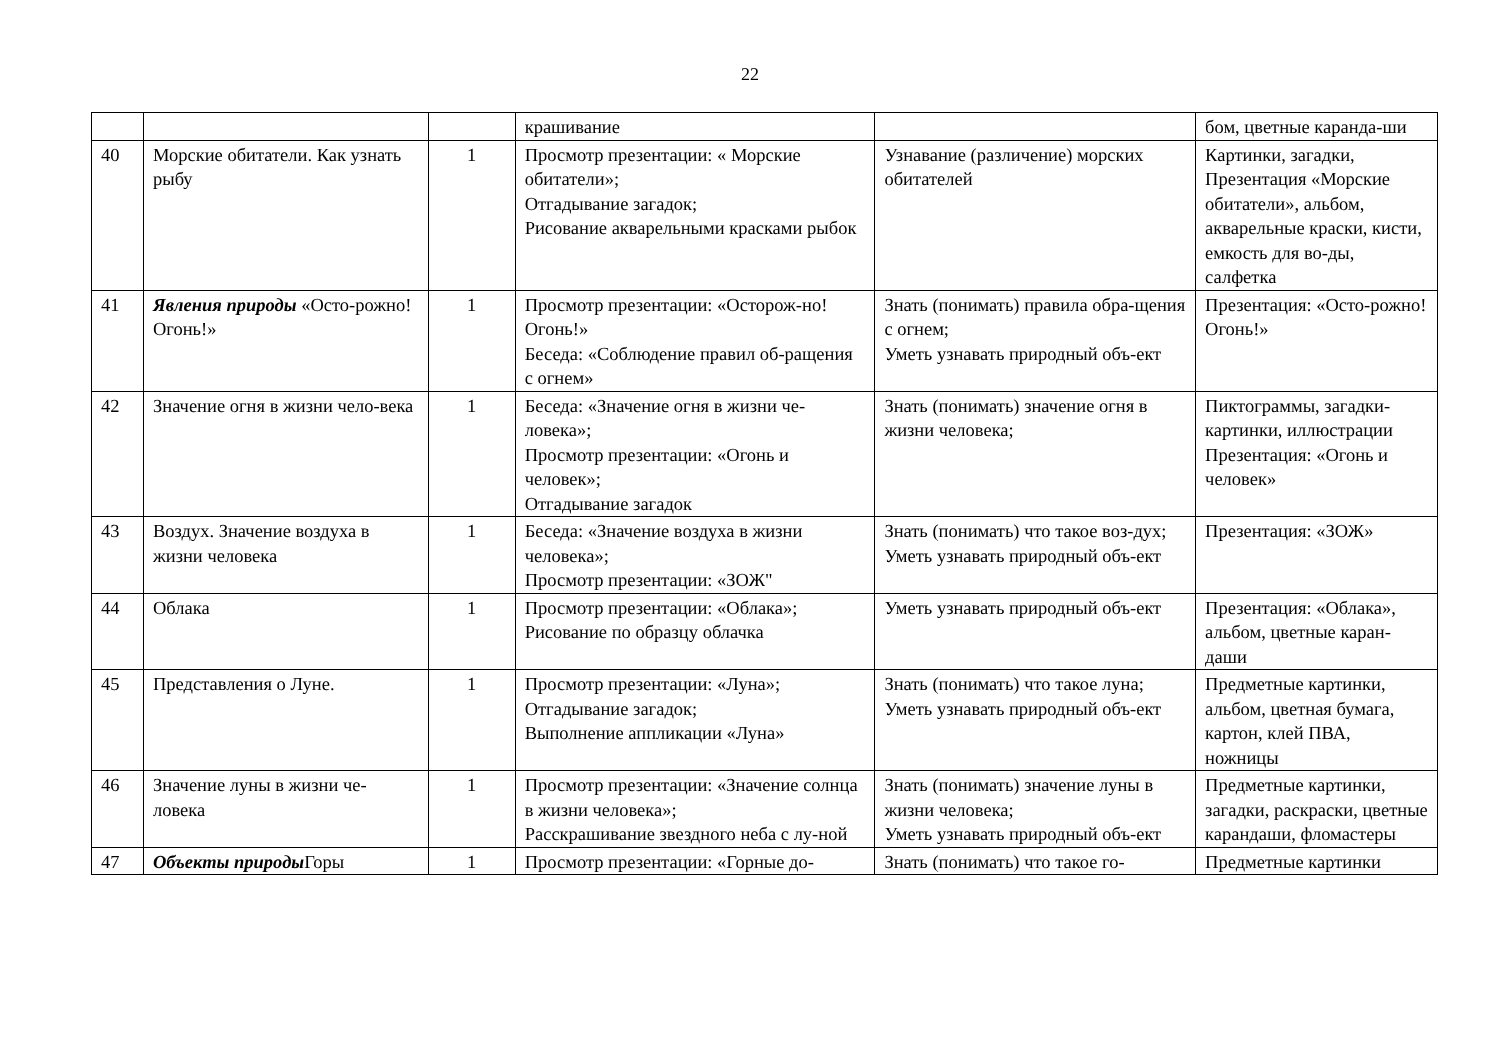22
| | | | крашивание | | бом, цветные каранда-ши |
| 40 | Морские обитатели. Как узнать рыбу | 1 | Просмотр презентации: « Морские обитатели»; Отгадывание загадок; Рисование акварельными красками рыбок | Узнавание (различение) морских обитателей | Картинки, загадки, Презентация «Морские обитатели», альбом, акварельные краски, кисти, емкость для во-ды, салфетка |
| 41 | Явления природы «Осто-рожно! Огонь!» | 1 | Просмотр презентации: «Осторож-но! Огонь!» Беседа: «Соблюдение правил об-ращения с огнем» | Знать (понимать) правила обра-щения с огнем; Уметь узнавать природный объ-ект | Презентация: «Осто-рожно! Огонь!» |
| 42 | Значение огня в жизни чело-века | 1 | Беседа: «Значение огня в жизни че-ловека»; Просмотр презентации: «Огонь и человек»; Отгадывание загадок | Знать (понимать) значение огня в жизни человека; | Пиктограммы, загадки-картинки, иллюстрации Презентация: «Огонь и человек» |
| 43 | Воздух. Значение воздуха в жизни человека | 1 | Беседа: «Значение воздуха в жизни человека»; Просмотр презентации: «ЗОЖ" | Знать (понимать) что такое воз-дух; Уметь узнавать природный объ-ект | Презентация: «ЗОЖ» |
| 44 | Облака | 1 | Просмотр презентации: «Облака»; Рисование по образцу облачка | Уметь узнавать природный объ-ект | Презентация: «Облака», альбом, цветные каран-даши |
| 45 | Представления о Луне. | 1 | Просмотр презентации: «Луна»; Отгадывание загадок; Выполнение аппликации «Луна» | Знать (понимать) что такое луна; Уметь узнавать природный объ-ект | Предметные картинки, альбом, цветная бумага, картон, клей ПВА, ножницы |
| 46 | Значение луны в жизни че-ловека | 1 | Просмотр презентации: «Значение солнца в жизни человека»; Расскрашивание звездного неба с лу-ной | Знать (понимать) значение луны в жизни человека; Уметь узнавать природный объ-ект | Предметные картинки, загадки, раскраски, цветные карандаши, фломастеры |
| 47 | Объекты природы Горы | 1 | Просмотр презентации: «Горные до- | Знать (понимать) что такое го- | Предметные картинки |